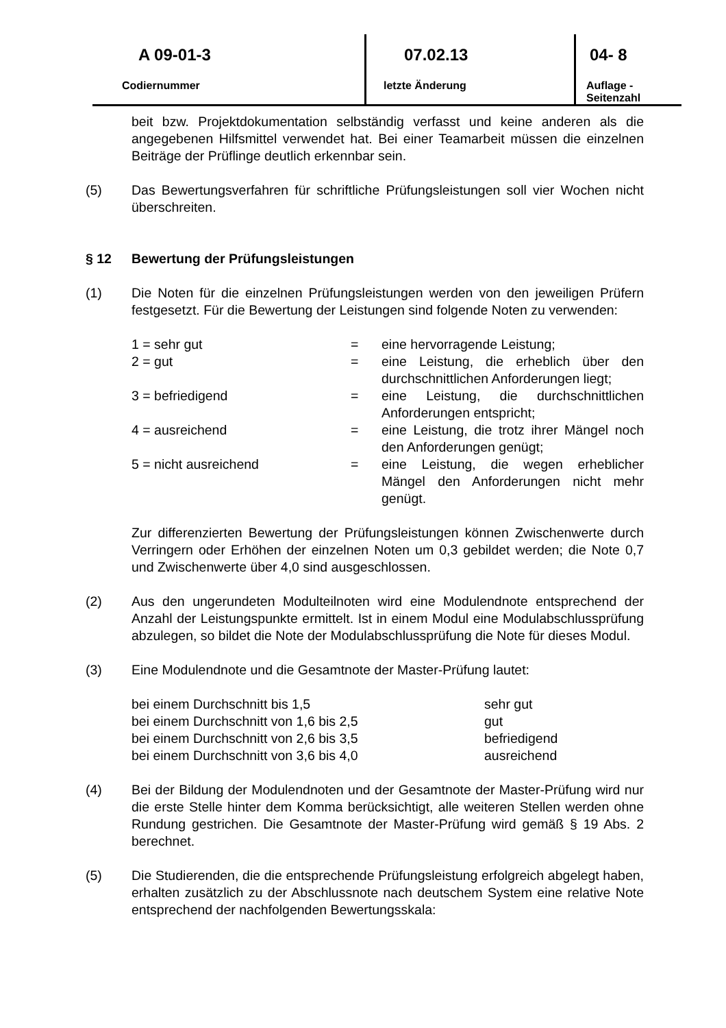| A 09-01-3 | 07.02.13 | 04- 8 |
| Codiernummer | letzte Änderung | Auflage - Seitenzahl |
beit bzw. Projektdokumentation selbständig verfasst und keine anderen als die angegebenen Hilfsmittel verwendet hat. Bei einer Teamarbeit müssen die einzelnen Beiträge der Prüflinge deutlich erkennbar sein.
(5) Das Bewertungsverfahren für schriftliche Prüfungsleistungen soll vier Wochen nicht überschreiten.
§ 12 Bewertung der Prüfungsleistungen
(1) Die Noten für die einzelnen Prüfungsleistungen werden von den jeweiligen Prüfern festgesetzt. Für die Bewertung der Leistungen sind folgende Noten zu verwenden:
| 1 = sehr gut | = | eine hervorragende Leistung; |
| 2 = gut | = | eine Leistung, die erheblich über den durchschnittlichen Anforderungen liegt; |
| 3 = befriedigend | = | eine Leistung, die durchschnittlichen Anforderungen entspricht; |
| 4 = ausreichend | = | eine Leistung, die trotz ihrer Mängel noch den Anforderungen genügt; |
| 5 = nicht ausreichend | = | eine Leistung, die wegen erheblicher Mängel den Anforderungen nicht mehr genügt. |
Zur differenzierten Bewertung der Prüfungsleistungen können Zwischenwerte durch Verringern oder Erhöhen der einzelnen Noten um 0,3 gebildet werden; die Note 0,7 und Zwischenwerte über 4,0 sind ausgeschlossen.
(2) Aus den ungerundeten Modulteilnoten wird eine Modulendnote entsprechend der Anzahl der Leistungspunkte ermittelt. Ist in einem Modul eine Modulabschlussprüfung abzulegen, so bildet die Note der Modulabschlussprüfung die Note für dieses Modul.
(3) Eine Modulendnote und die Gesamtnote der Master-Prüfung lautet:
| bei einem Durchschnitt bis 1,5 | sehr gut |
| bei einem Durchschnitt von 1,6 bis 2,5 | gut |
| bei einem Durchschnitt von 2,6 bis 3,5 | befriedigend |
| bei einem Durchschnitt von 3,6 bis 4,0 | ausreichend |
(4) Bei der Bildung der Modulendnoten und der Gesamtnote der Master-Prüfung wird nur die erste Stelle hinter dem Komma berücksichtigt, alle weiteren Stellen werden ohne Rundung gestrichen. Die Gesamtnote der Master-Prüfung wird gemäß § 19 Abs. 2 berechnet.
(5) Die Studierenden, die die entsprechende Prüfungsleistung erfolgreich abgelegt haben, erhalten zusätzlich zu der Abschlussnote nach deutschem System eine relative Note entsprechend der nachfolgenden Bewertungsskala: